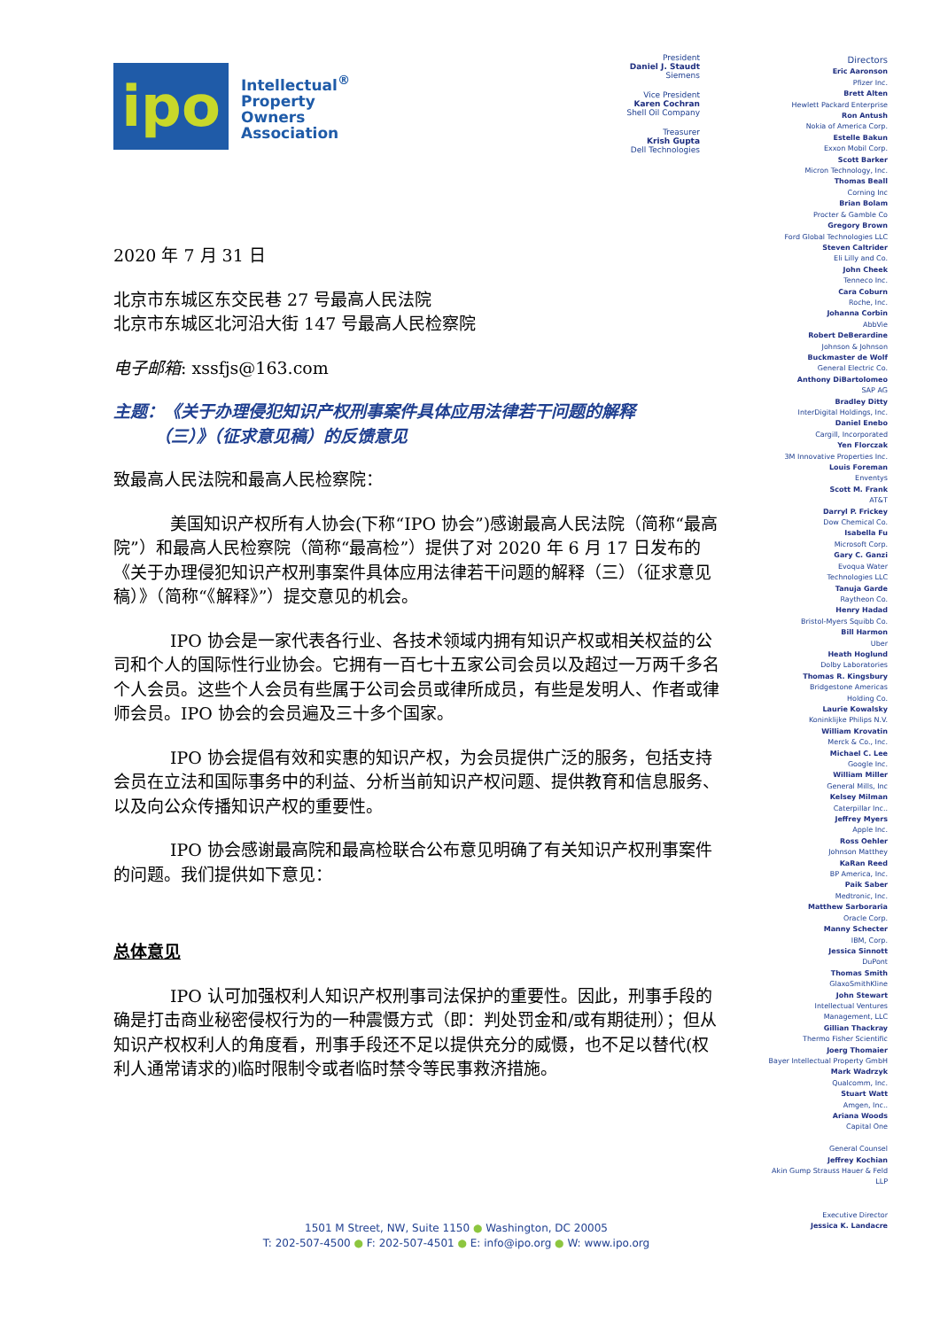ipo
Intellectual<sup>®</sup>
Property
Owners
Association
2020 年 7 月 31 日
北京市东城区东交民巷 27 号最高人民法院
北京市东城区北河沿大街 147 号最高人民检察院
电子邮箱: xssfjs@163.com
主题：《关于办理侵犯知识产权刑事案件具体应用法律若干问题的解释
（三）》（征求意见稿）的反馈意见
致最高人民法院和最高人民检察院：
美国知识产权所有人协会(下称“IPO 协会”)感谢最高人民法院（简称“最高院”）和最高人民检察院（简称“最高检”）提供了对 2020 年 6 月 17 日发布的《关于办理侵犯知识产权刑事案件具体应用法律若干问题的解释（三）（征求意见稿）》（简称“《解释》”）提交意见的机会。
IPO 协会是一家代表各行业、各技术领域内拥有知识产权或相关权益的公司和个人的国际性行业协会。它拥有一百七十五家公司会员以及超过一万两千多名个人会员。这些个人会员有些属于公司会员或律所成员，有些是发明人、作者或律师会员。IPO 协会的会员遍及三十多个国家。
IPO 协会提倡有效和实惠的知识产权，为会员提供广泛的服务，包括支持会员在立法和国际事务中的利益、分析当前知识产权问题、提供教育和信息服务、以及向公众传播知识产权的重要性。
IPO 协会感谢最高院和最高检联合公布意见明确了有关知识产权刑事案件的问题。我们提供如下意见：
总体意见
IPO 认可加强权利人知识产权刑事司法保护的重要性。因此，刑事手段的确是打击商业秘密侵权行为的一种震慑方式（即：判处罚金和/或有期徒刑）；但从知识产权权利人的角度看，刑事手段还不足以提供充分的威慑，也不足以替代(权利人通常请求的)临时限制令或者临时禁令等民事救济措施。
President
Daniel J. Staudt
Siemens
Vice President
Karen Cochran
Shell Oil Company
Treasurer
Krish Gupta
Dell Technologies
Directors
Eric Aaronson
Pfizer Inc.
Brett Alten
Hewlett Packard Enterprise
Ron Antush
Nokia of America Corp.
Estelle Bakun
Exxon Mobil Corp.
Scott Barker
Micron Technology, Inc.
Thomas Beall
Corning Inc
Brian Bolam
Procter & Gamble Co
Gregory Brown
Ford Global Technologies LLC
Steven Caltrider
Eli Lilly and Co.
John Cheek
Tenneco Inc.
Cara Coburn
Roche, Inc.
Johanna Corbin
AbbVie
Robert DeBerardine
Johnson & Johnson
Buckmaster de Wolf
General Electric Co.
Anthony DiBartolomeo
SAP AG
Bradley Ditty
InterDigital Holdings, Inc.
Daniel Enebo
Cargill, Incorporated
Yen Florczak
3M Innovative Properties Inc.
Louis Foreman
Enventys
Scott M. Frank
AT&T
Darryl P. Frickey
Dow Chemical Co.
Isabella Fu
Microsoft Corp.
Gary C. Ganzi
Evoqua Water
Technologies LLC
Tanuja Garde
Raytheon Co.
Henry Hadad
Bristol-Myers Squibb Co.
Bill Harmon
Uber
Heath Hoglund
Dolby Laboratories
Thomas R. Kingsbury
Bridgestone Americas
Holding Co.
Laurie Kowalsky
Koninklijke Philips N.V.
William Krovatin
Merck & Co., Inc.
Michael C. Lee
Google Inc.
William Miller
General Mills, Inc
Kelsey Milman
Caterpillar Inc..
Jeffrey Myers
Apple Inc.
Ross Oehler
Johnson Matthey
KaRan Reed
BP America, Inc.
Paik Saber
Medtronic, Inc.
Matthew Sarboraria
Oracle Corp.
Manny Schecter
IBM, Corp.
Jessica Sinnott
DuPont
Thomas Smith
GlaxoSmithKline
John Stewart
Intellectual Ventures
Management, LLC
Gillian Thackray
Thermo Fisher Scientific
Joerg Thomaier
Bayer Intellectual Property GmbH
Mark Wadrzyk
Qualcomm, Inc.
Stuart Watt
Amgen, Inc..
Ariana Woods
Capital One
General Counsel
Jeffrey Kochian
Akin Gump Strauss Hauer & Feld
LLP
Executive Director
Jessica K. Landacre
1501 M Street, NW, Suite 1150 ● Washington, DC 20005
T: 202-507-4500 ● F: 202-507-4501 ● E: info@ipo.org ● W: www.ipo.org